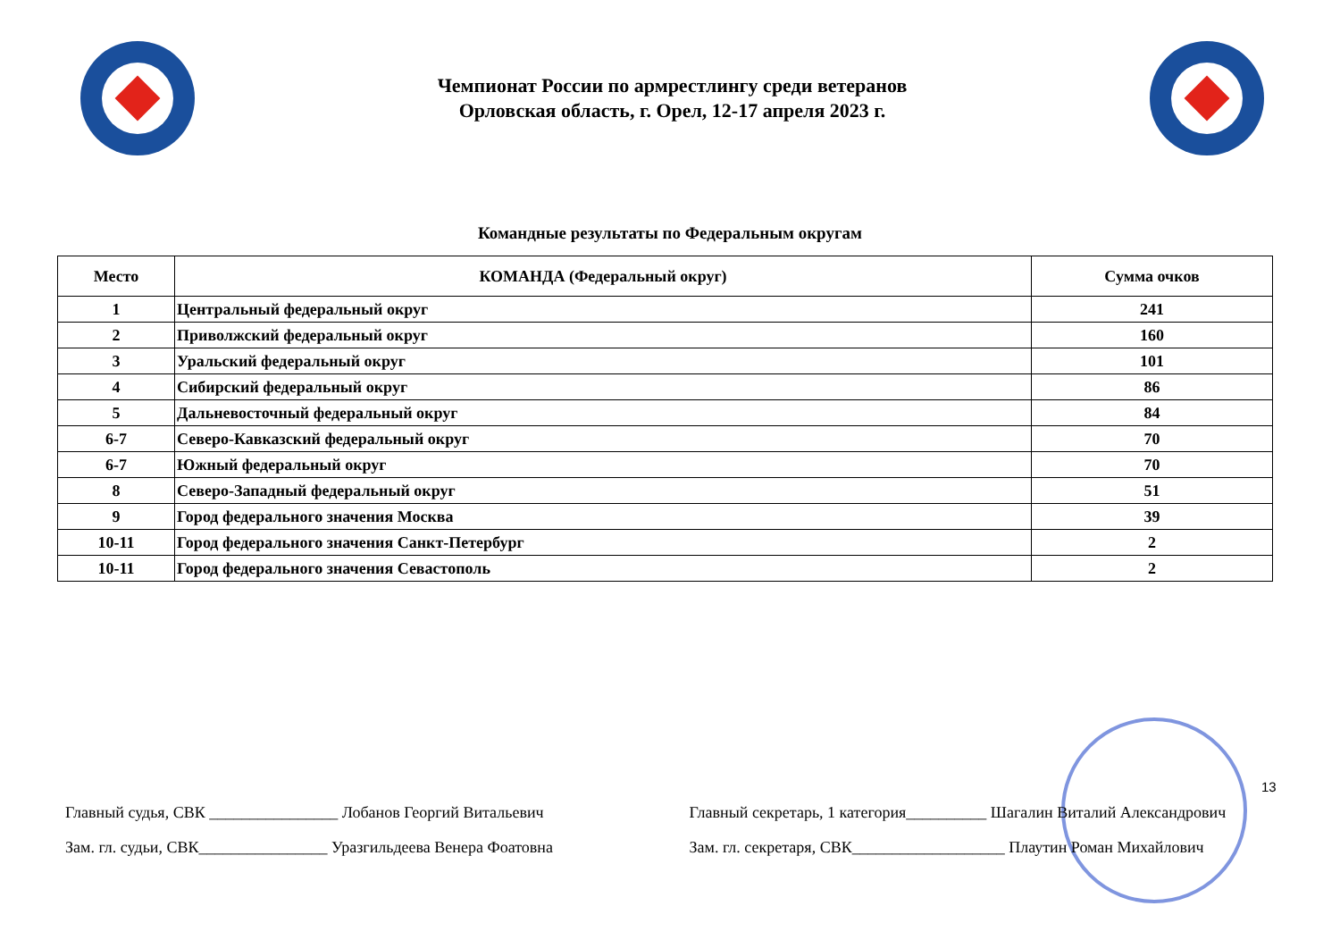Чемпионат России по армрестлингу среди ветеранов
Орловская область, г. Орел, 12-17 апреля 2023 г.
Командные результаты по Федеральным округам
| Место | КОМАНДА (Федеральный округ) | Сумма очков |
| --- | --- | --- |
| 1 | Центральный федеральный округ | 241 |
| 2 | Приволжский федеральный округ | 160 |
| 3 | Уральский федеральный округ | 101 |
| 4 | Сибирский федеральный округ | 86 |
| 5 | Дальневосточный федеральный округ | 84 |
| 6-7 | Северо-Кавказский федеральный округ | 70 |
| 6-7 | Южный федеральный округ | 70 |
| 8 | Северо-Западный федеральный округ | 51 |
| 9 | Город федерального значения Москва | 39 |
| 10-11 | Город федерального значения Санкт-Петербург | 2 |
| 10-11 | Город федерального значения Севастополь | 2 |
13
Главный судья, СВК ________________ Лобанов Георгий Витальевич
Зам. гл. судьи, СВК________________ Уразгильдеева Венера Фоатовна
Главный секретарь, 1 категория__________ Шагалин Виталий Александрович
Зам. гл. секретаря, СВК___________________ Плаутин Роман Михайлович